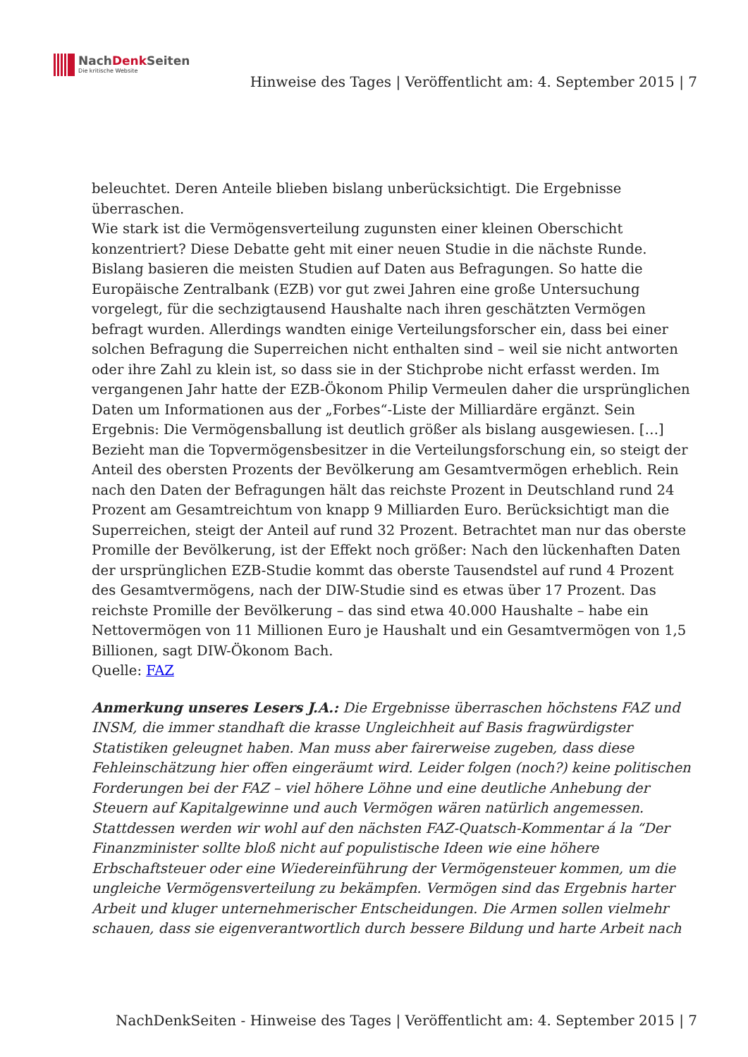NachDenk Seiten
Die kritische Website
Hinweise des Tages | Veröffentlicht am: 4. September 2015 | 7
beleuchtet. Deren Anteile blieben bislang unberücksichtigt. Die Ergebnisse überraschen.
Wie stark ist die Vermögensverteilung zugunsten einer kleinen Oberschicht konzentriert? Diese Debatte geht mit einer neuen Studie in die nächste Runde. Bislang basieren die meisten Studien auf Daten aus Befragungen. So hatte die Europäische Zentralbank (EZB) vor gut zwei Jahren eine große Untersuchung vorgelegt, für die sechzigtausend Haushalte nach ihren geschätzten Vermögen befragt wurden. Allerdings wandten einige Verteilungsforscher ein, dass bei einer solchen Befragung die Superreichen nicht enthalten sind – weil sie nicht antworten oder ihre Zahl zu klein ist, so dass sie in der Stichprobe nicht erfasst werden. Im vergangenen Jahr hatte der EZB-Ökonom Philip Vermeulen daher die ursprünglichen Daten um Informationen aus der „Forbes“-Liste der Milliardäre ergänzt. Sein Ergebnis: Die Vermögensballung ist deutlich größer als bislang ausgewiesen. […]
Bezieht man die Topvermögensbesitzer in die Verteilungsforschung ein, so steigt der Anteil des obersten Prozents der Bevölkerung am Gesamtvermögen erheblich. Rein nach den Daten der Befragungen hält das reichste Prozent in Deutschland rund 24 Prozent am Gesamtreichtum von knapp 9 Milliarden Euro. Berücksichtigt man die Superreichen, steigt der Anteil auf rund 32 Prozent. Betrachtet man nur das oberste Promille der Bevölkerung, ist der Effekt noch größer: Nach den lückenhaften Daten der ursprünglichen EZB-Studie kommt das oberste Tausendstel auf rund 4 Prozent des Gesamtvermögens, nach der DIW-Studie sind es etwas über 17 Prozent. Das reichste Promille der Bevölkerung – das sind etwa 40.000 Haushalte – habe ein Nettovermögen von 11 Millionen Euro je Haushalt und ein Gesamtvermögen von 1,5 Billionen, sagt DIW-Ökonom Bach.
Quelle: FAZ
Anmerkung unseres Lesers J.A.: Die Ergebnisse überraschen höchstens FAZ und INSM, die immer standhaft die krasse Ungleichheit auf Basis fragwürdigster Statistiken geleugnet haben. Man muss aber fairerweise zugeben, dass diese Fehleinschätzung hier offen eingeräumt wird. Leider folgen (noch?) keine politischen Forderungen bei der FAZ – viel höhere Löhne und eine deutliche Anhebung der Steuern auf Kapitalgewinne und auch Vermögen wären natürlich angemessen. Stattdessen werden wir wohl auf den nächsten FAZ-Quatsch-Kommentar á la “Der Finanzminister sollte bloß nicht auf populistische Ideen wie eine höhere Erbschaftsteuer oder eine Wiedereinführung der Vermögensteuer kommen, um die ungleiche Vermögensverteilung zu bekämpfen. Vermögen sind das Ergebnis harter Arbeit und kluger unternehmerischer Entscheidungen. Die Armen sollen vielmehr schauen, dass sie eigenverantwortlich durch bessere Bildung und harte Arbeit nach
NachDenkSeiten - Hinweise des Tages | Veröffentlicht am: 4. September 2015 | 7